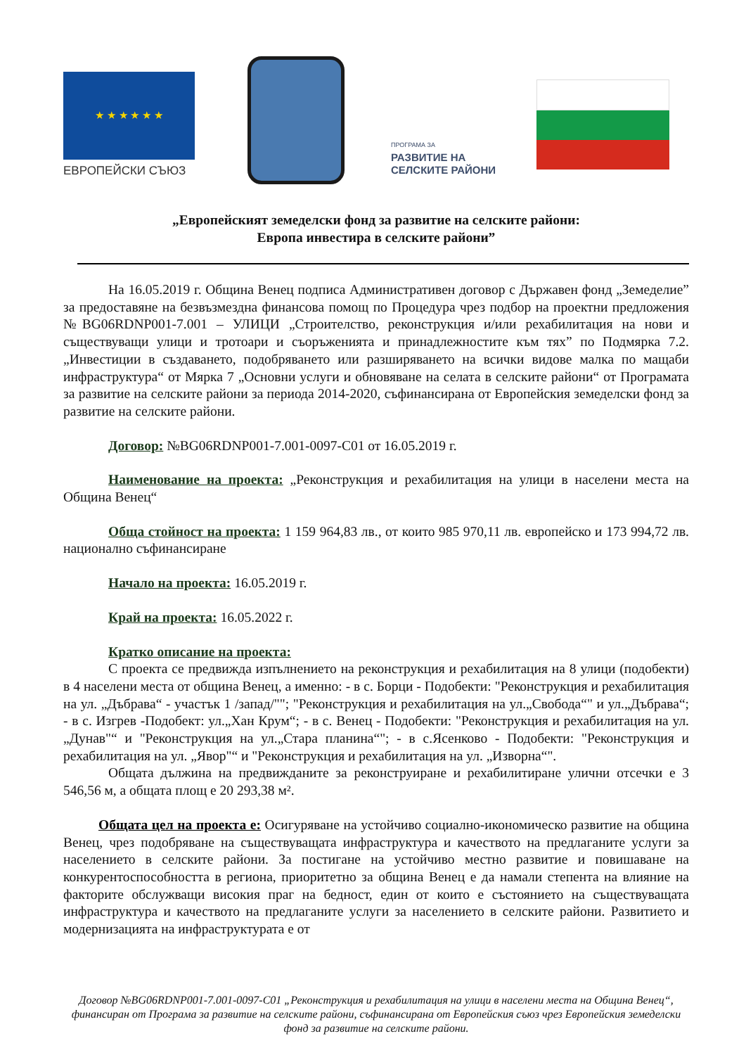★ ★ ★ ★ ★ ★
ЕВРОПЕЙСКИ СЪЮЗ
ПРОГРАМА ЗА
РАЗВИТИЕ НА
СЕЛСКИТЕ РАЙОНИ
„Европейският земеделски фонд за развитие на селските райони:
Европа инвестира в селските райони”
На 16.05.2019 г. Община Венец подписа Административен договор с Държавен фонд „Земеделие” за предоставяне на безвъзмездна финансова помощ по Процедура чрез подбор на проектни предложения №BG06RDNP001-7.001 – УЛИЦИ „Строителство, реконструкция и/или рехабилитация на нови и съществуващи улици и тротоари и съоръженията и принадлежностите към тях” по Подмярка 7.2. „Инвестиции в създаването, подобряването или разширяването на всички видове малка по мащаби инфраструктура“ от Мярка 7 „Основни услуги и обновяване на селата в селските райони“ от Програмата за развитие на селските райони за периода 2014-2020, съфинансирана от Европейския земеделски фонд за развитие на селските райони.
Договор: №BG06RDNP001-7.001-0097-C01 от 16.05.2019 г.
Наименование на проекта: „Реконструкция и рехабилитация на улици в населени места на Община Венец“
Обща стойност на проекта: 1 159 964,83 лв., от които 985 970,11 лв. европейско и 173 994,72 лв. национално съфинансиране
Начало на проекта: 16.05.2019 г.
Край на проекта: 16.05.2022 г.
Кратко описание на проекта:
С проекта се предвижда изпълнението на реконструкция и рехабилитация на 8 улици (подобекти) в 4 населени места от община Венец, а именно: - в с. Борци - Подобекти: "Реконструкция и рехабилитация на ул. „Дъбрава“ - участък 1 /запад/""; "Реконструкция и рехабилитация на ул.„Свобода“" и ул.„Дъбрава“; - в с. Изгрев -Подобект: ул.„Хан Крум“; - в с. Венец - Подобекти: "Реконструкция и рехабилитация на ул.„Дунав"“ и "Реконструкция на ул.„Стара планина“"; - в с.Ясенково - Подобекти: "Реконструкция и рехабилитация на ул. „Явор"“ и "Реконструкция и рехабилитация на ул. „Изворна“".
Общата дължина на предвижданите за реконструиране и рехабилитиране улични отсечки е 3 546,56 м, а общата площ е 20 293,38 м².
Общата цел на проекта е: Осигуряване на устойчиво социално-икономическо развитие на община Венец, чрез подобряване на съществуващата инфраструктура и качеството на предлаганите услуги за населението в селските райони. За постигане на устойчиво местно развитие и повишаване на конкурентоспособността в региона, приоритетно за община Венец е да намали степента на влияние на факторите обслужващи високия праг на бедност, един от които е състоянието на съществуващата инфраструктура и качеството на предлаганите услуги за населението в селските райони. Развитието и модернизацията на инфраструктурата е от
Договор №BG06RDNP001-7.001-0097-C01 „Реконструкция и рехабилитация на улици в населени места на Община Венец“, финансиран от Програма за развитие на селските райони, съфинансирана от Европейския съюз чрез Европейския земеделски фонд за развитие на селските райони.